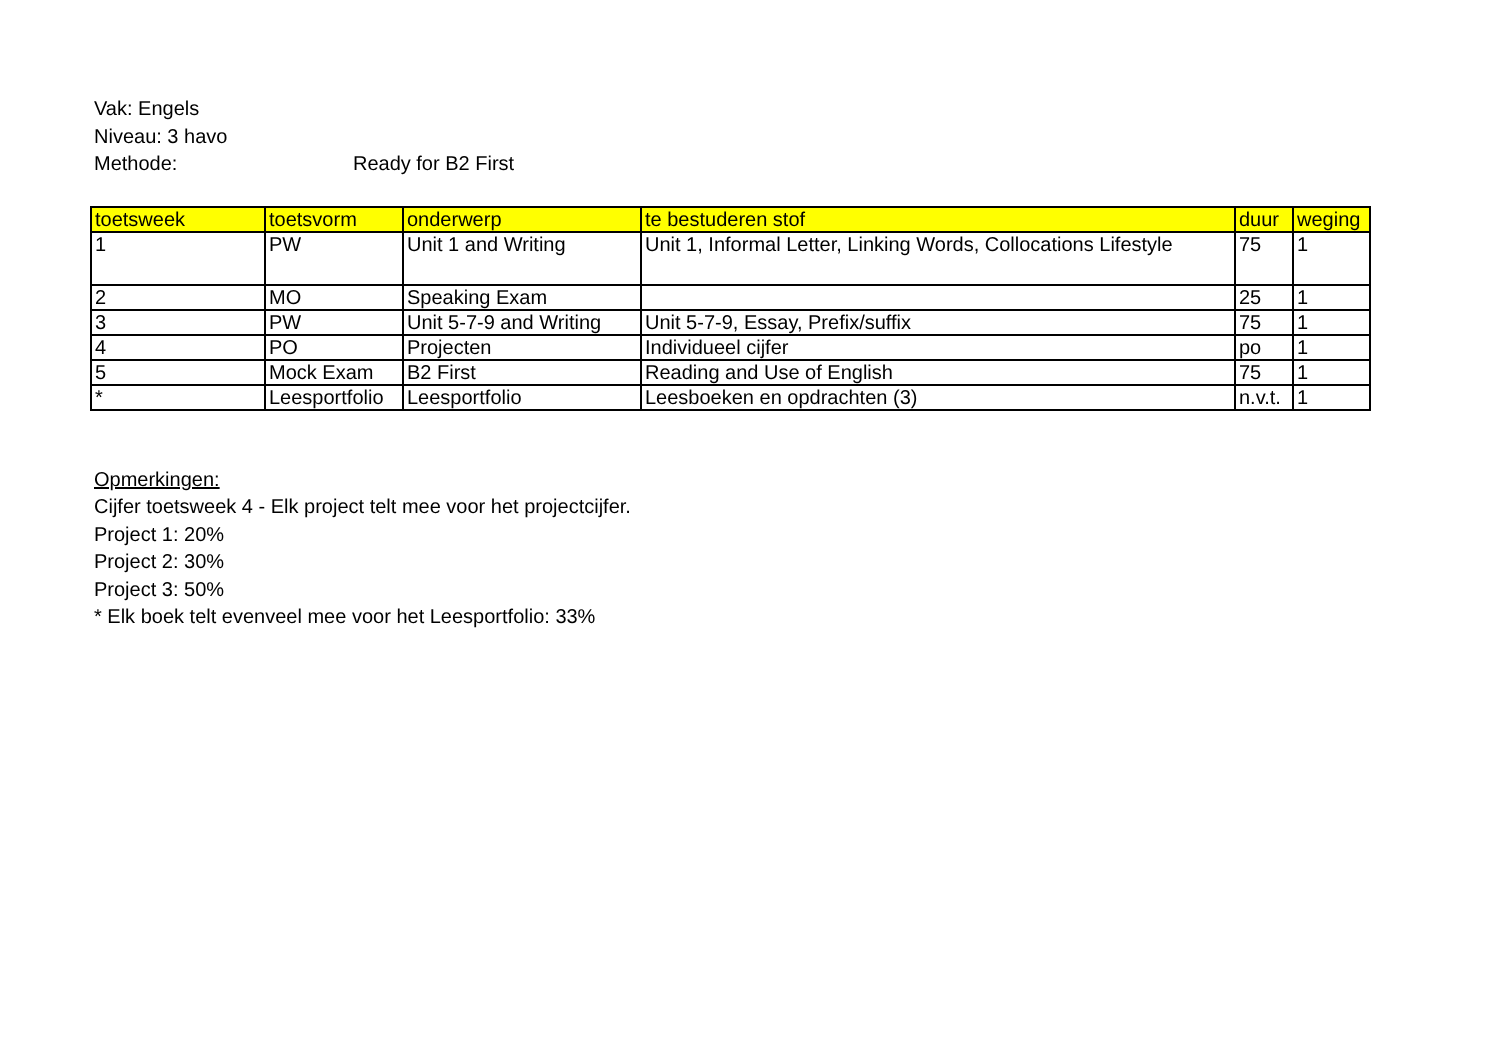Vak: Engels
Niveau: 3 havo
Methode: Ready for B2 First
| toetsweek | toetsvorm | onderwerp | te bestuderen stof | duur | weging |
| --- | --- | --- | --- | --- | --- |
| 1 | PW | Unit 1 and Writing | Unit 1, Informal Letter, Linking Words, Collocations Lifestyle | 75 | 1 |
| 2 | MO | Speaking Exam | | 25 | 1 |
| 3 | PW | Unit 5-7-9 and Writing | Unit 5-7-9, Essay, Prefix/suffix | 75 | 1 |
| 4 | PO | Projecten | Individueel cijfer | po | 1 |
| 5 | Mock Exam | B2 First | Reading and Use of English | 75 | 1 |
| * | Leesportfolio | Leesportfolio | Leesboeken en opdrachten (3) | n.v.t. | 1 |
Opmerkingen:
Cijfer toetsweek 4 - Elk project telt mee voor het projectcijfer.
Project 1: 20%
Project 2: 30%
Project 3: 50%
* Elk boek telt evenveel mee voor het Leesportfolio: 33%